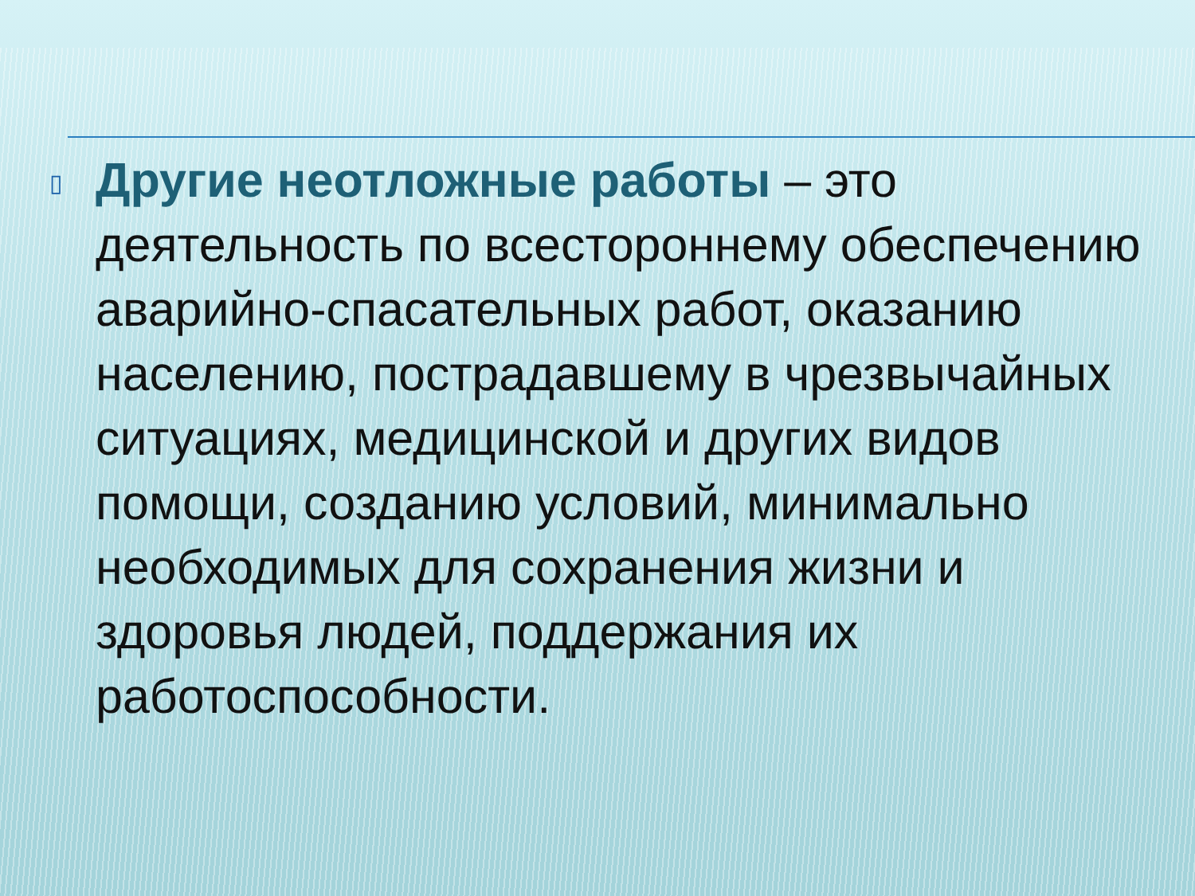▯
Другие неотложные работы – это деятельность по всестороннему обеспечению аварийно-спасательных работ, оказанию населению, пострадавшему в чрезвычайных ситуациях, медицинской и других видов помощи, созданию условий, минимально необходимых для сохранения жизни и здоровья людей, поддержания их работоспособности.